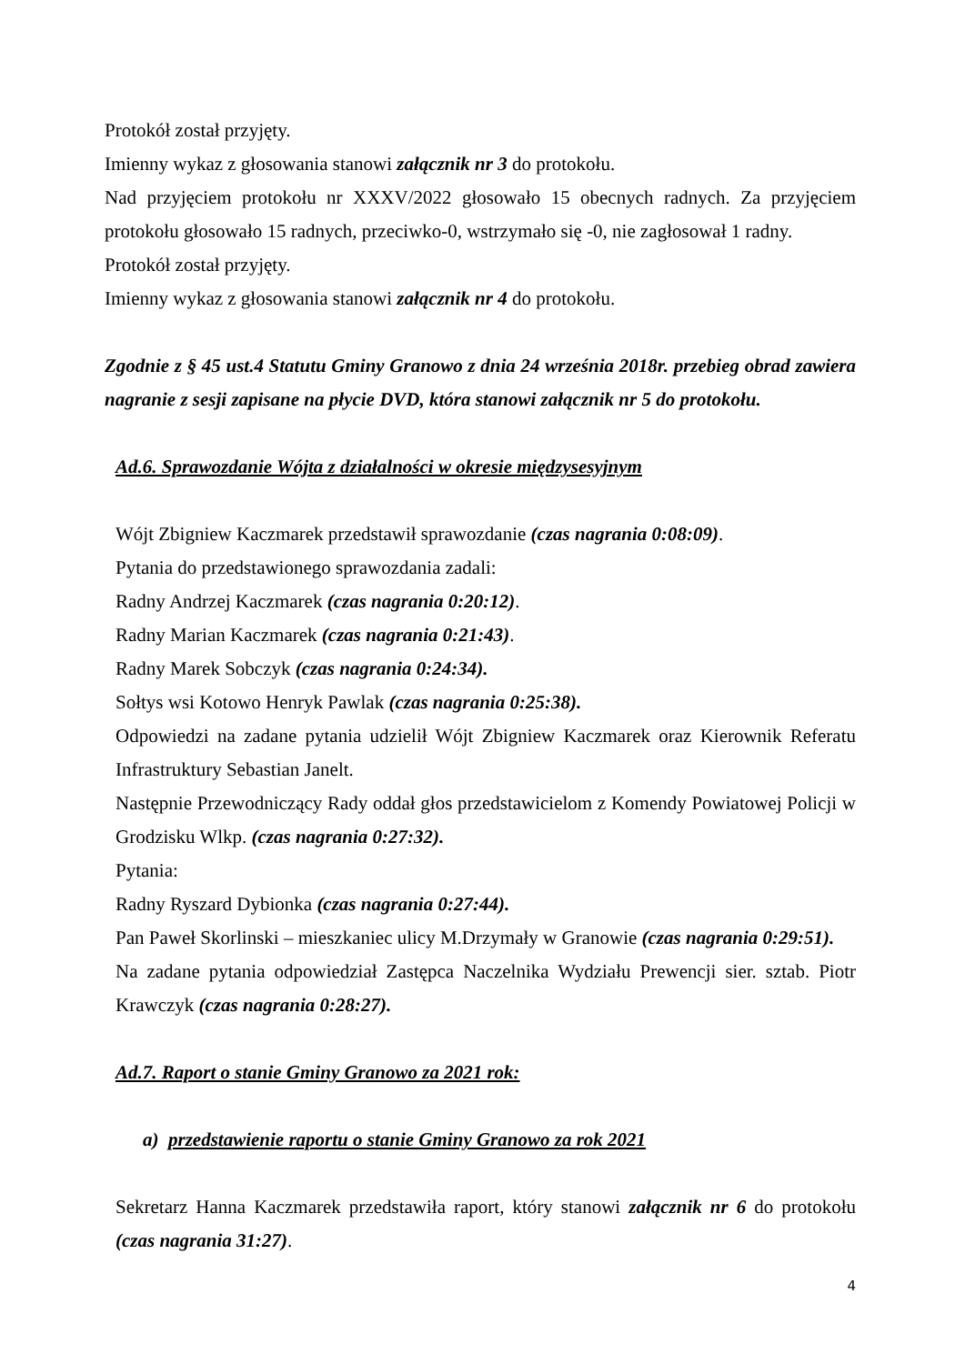Protokół został przyjęty.
Imienny wykaz z głosowania stanowi załącznik nr 3 do protokołu.
Nad przyjęciem protokołu nr XXXV/2022 głosowało 15 obecnych radnych. Za przyjęciem protokołu głosowało 15 radnych, przeciwko-0, wstrzymało się -0, nie zagłosował 1 radny.
Protokół został przyjęty.
Imienny wykaz z głosowania stanowi załącznik nr 4 do protokołu.
Zgodnie z § 45 ust.4 Statutu Gminy Granowo z dnia 24 września 2018r. przebieg obrad zawiera nagranie z sesji zapisane na płycie DVD, która stanowi załącznik nr 5 do protokołu.
Ad.6. Sprawozdanie Wójta z działalności w okresie międzysesyjnym
Wójt Zbigniew Kaczmarek przedstawił sprawozdanie (czas nagrania 0:08:09).
Pytania do przedstawionego sprawozdania zadali:
Radny Andrzej Kaczmarek (czas nagrania 0:20:12).
Radny Marian Kaczmarek (czas nagrania 0:21:43).
Radny Marek Sobczyk (czas nagrania 0:24:34).
Sołtys wsi Kotowo Henryk Pawlak (czas nagrania 0:25:38).
Odpowiedzi na zadane pytania udzielił Wójt Zbigniew Kaczmarek oraz Kierownik Referatu Infrastruktury Sebastian Janelt.
Następnie Przewodniczący Rady oddał głos przedstawicielom z Komendy Powiatowej Policji w Grodzisku Wlkp. (czas nagrania 0:27:32).
Pytania:
Radny Ryszard Dybionka (czas nagrania 0:27:44).
Pan Paweł Skorlinski – mieszkaniec ulicy M.Drzymały w Granowie (czas nagrania 0:29:51).
Na zadane pytania odpowiedział Zastępca Naczelnika Wydziału Prewencji sier. sztab. Piotr Krawczyk (czas nagrania 0:28:27).
Ad.7. Raport o stanie Gminy Granowo za 2021 rok:
a) przedstawienie raportu o stanie Gminy Granowo za rok 2021
Sekretarz Hanna Kaczmarek przedstawiła raport, który stanowi załącznik nr 6 do protokołu (czas nagrania 31:27).
4